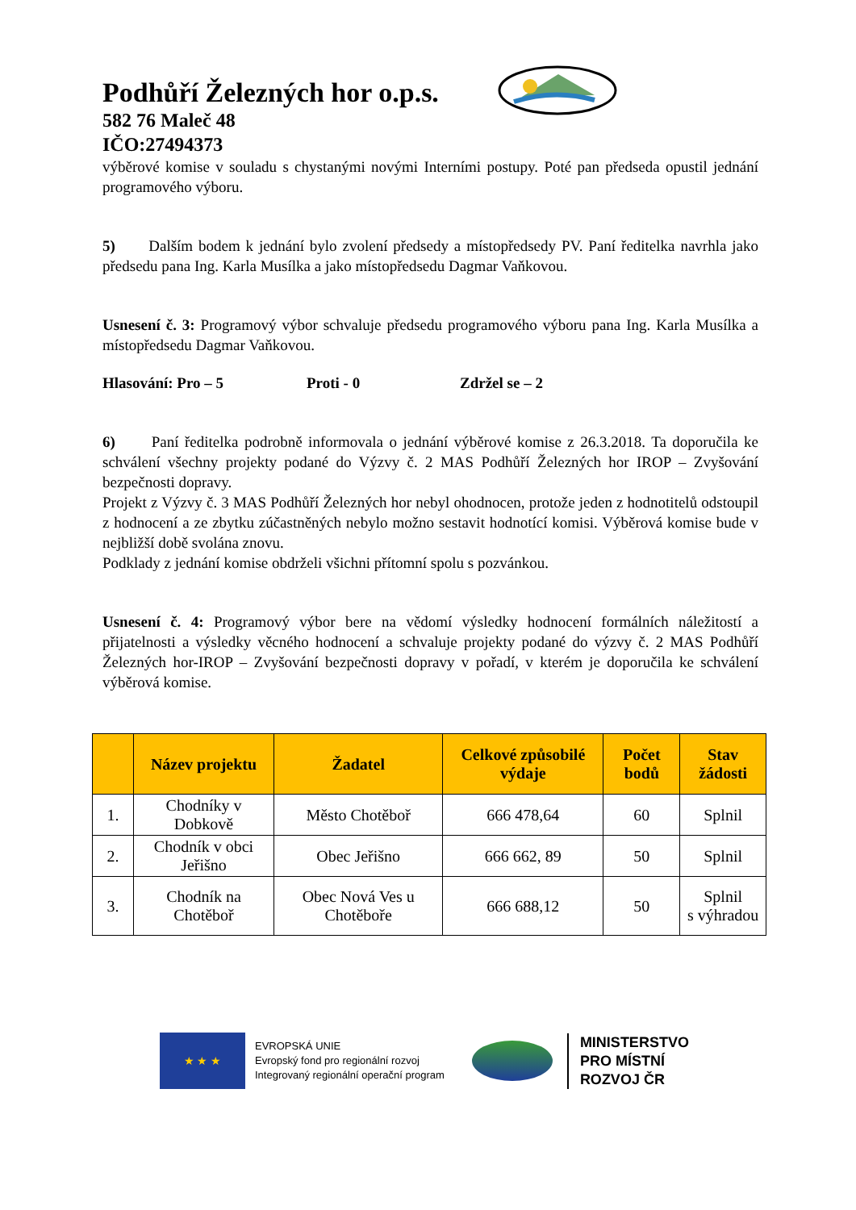Podhůří Železných hor o.p.s.
582 76 Maleč 48
IČO:27494373
výběrové komise v souladu s chystanými novými Interními postupy. Poté pan předseda opustil jednání programového výboru.
5) Dalším bodem k jednání bylo zvolení předsedy a místopředsedy PV. Paní ředitelka navrhla jako předsedu pana Ing. Karla Musílka a jako místopředsedu Dagmar Vaňkovou.
Usnesení č. 3: Programový výbor schvaluje předsedu programového výboru pana Ing. Karla Musílka a místopředsedu Dagmar Vaňkovou.
Hlasování: Pro – 5 Proti - 0 Zdržel se – 2
6) Paní ředitelka podrobně informovala o jednání výběrové komise z 26.3.2018. Ta doporučila ke schválení všechny projekty podané do Výzvy č. 2 MAS Podhůří Železných hor IROP – Zvyšování bezpečnosti dopravy.
Projekt z Výzvy č. 3 MAS Podhůří Železných hor nebyl ohodnocen, protože jeden z hodnotitelů odstoupil z hodnocení a ze zbytku zúčastněných nebylo možno sestavit hodnotící komisi. Výběrová komise bude v nejbližší době svolána znovu.
Podklady z jednání komise obdrželi všichni přítomní spolu s pozvánkou.
Usnesení č. 4: Programový výbor bere na vědomí výsledky hodnocení formálních náležitostí a přijatelnosti a výsledky věcného hodnocení a schvaluje projekty podané do výzvy č. 2 MAS Podhůří Železných hor-IROP – Zvyšování bezpečnosti dopravy v pořadí, v kterém je doporučila ke schválení výběrová komise.
| | Název projektu | Žadatel | Celkové způsobilé výdaje | Počet bodů | Stav žádosti |
| --- | --- | --- | --- | --- | --- |
| 1. | Chodníky v Dobkově | Město Chotěboř | 666 478,64 | 60 | Splnil |
| 2. | Chodník v obci Jeřišno | Obec Jeřišno | 666 662, 89 | 50 | Splnil |
| 3. | Chodník na Chotěboř | Obec Nová Ves u Chotěboře | 666 688,12 | 50 | Splnil s výhradou |
★ ★ ★
EVROPSKÁ UNIE
Evropský fond pro regionální rozvoj
Integrovaný regionální operační program
MINISTERSTVO
PRO MÍSTNÍ
ROZVOJ ČR